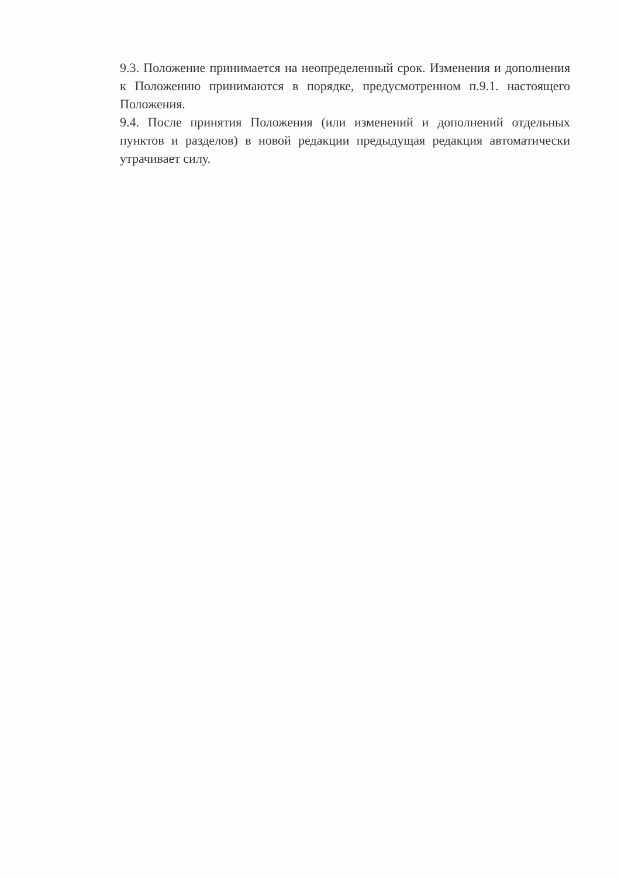9.3. Положение принимается на неопределенный срок. Изменения и дополнения к Положению принимаются в порядке, предусмотренном п.9.1. настоящего Положения.
9.4. После принятия Положения (или изменений и дополнений отдельных пунктов и разделов) в новой редакции предыдущая редакция автоматически утрачивает силу.